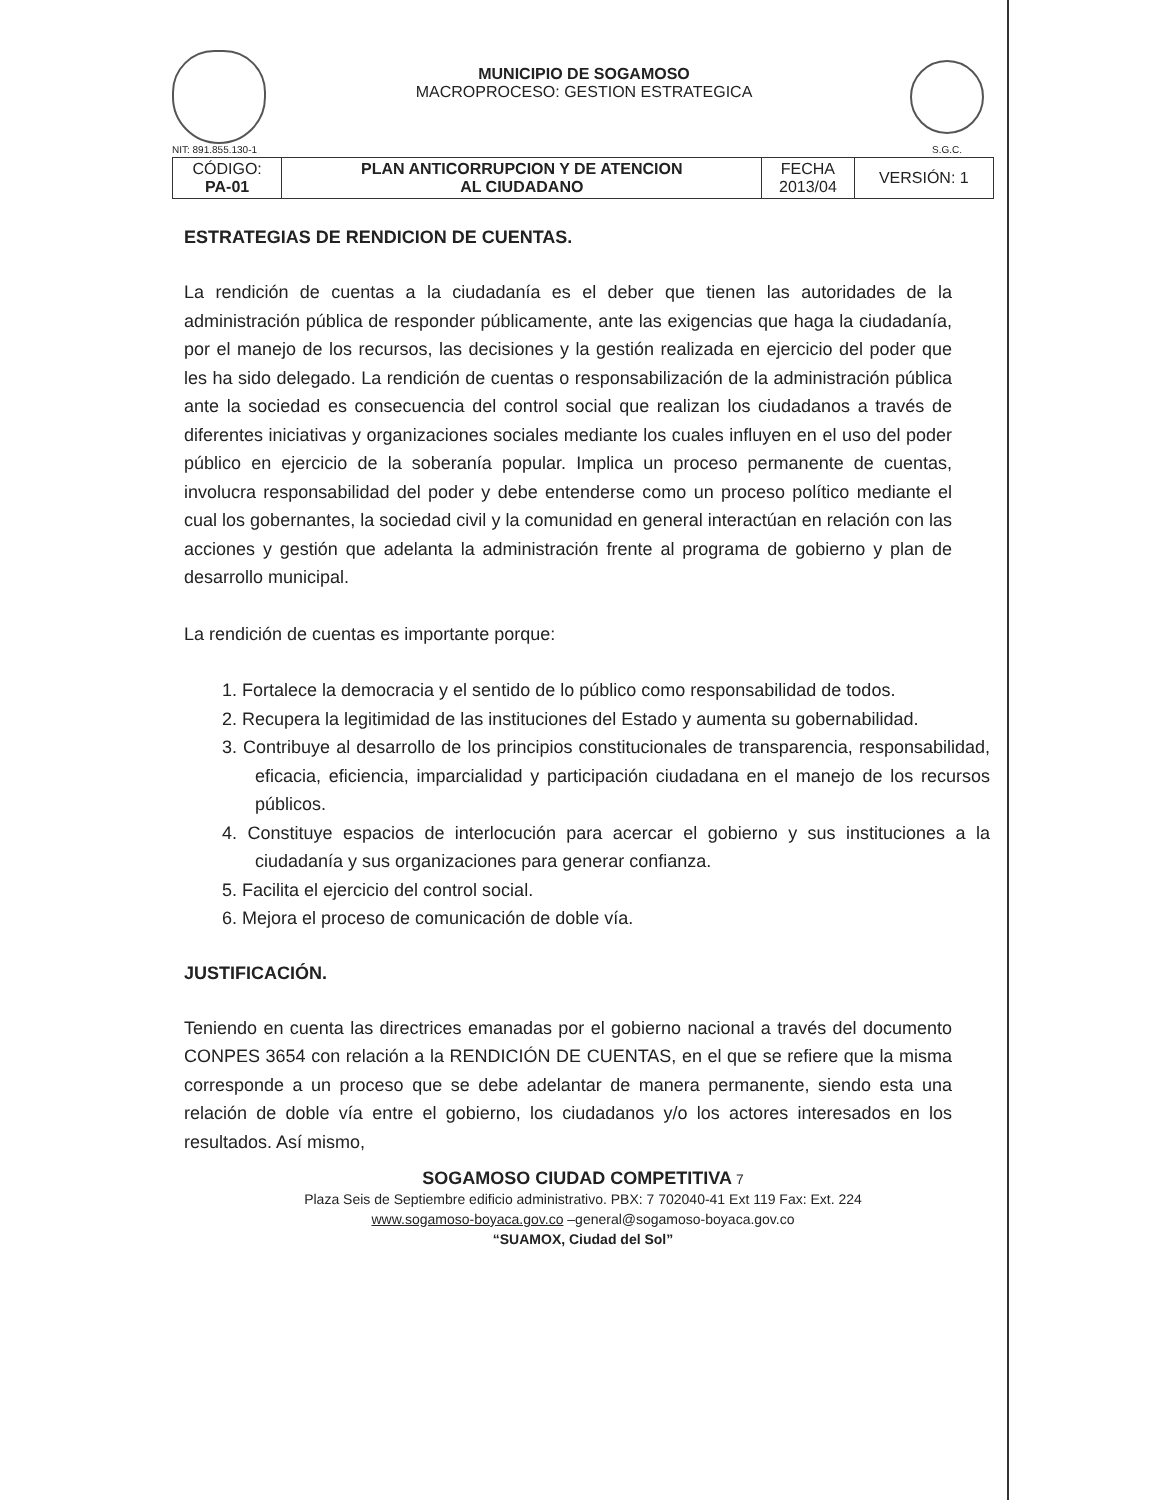NIT: 891.855.130-1
MUNICIPIO DE SOGAMOSO
MACROPROCESO: GESTION ESTRATEGICA
S.G.C.
| CÓDIGO: PA-01 | PLAN ANTICORRUPCION Y DE ATENCION AL CIUDADANO | FECHA 2013/04 | VERSIÓN: 1 |
ESTRATEGIAS DE RENDICION DE CUENTAS.
La rendición de cuentas a la ciudadanía es el deber que tienen las autoridades de la administración pública de responder públicamente, ante las exigencias que haga la ciudadanía, por el manejo de los recursos, las decisiones y la gestión realizada en ejercicio del poder que les ha sido delegado. La rendición de cuentas o responsabilización de la administración pública ante la sociedad es consecuencia del control social que realizan los ciudadanos a través de diferentes iniciativas y organizaciones sociales mediante los cuales influyen en el uso del poder público en ejercicio de la soberanía popular. Implica un proceso permanente de cuentas, involucra responsabilidad del poder y debe entenderse como un proceso político mediante el cual los gobernantes, la sociedad civil y la comunidad en general interactúan en relación con las acciones y gestión que adelanta la administración frente al programa de gobierno y plan de desarrollo municipal.
La rendición de cuentas es importante porque:
1. Fortalece la democracia y el sentido de lo público como responsabilidad de todos.
2. Recupera la legitimidad de las instituciones del Estado y aumenta su gobernabilidad.
3. Contribuye al desarrollo de los principios constitucionales de transparencia, responsabilidad, eficacia, eficiencia, imparcialidad y participación ciudadana en el manejo de los recursos públicos.
4. Constituye espacios de interlocución para acercar el gobierno y sus instituciones a la ciudadanía y sus organizaciones para generar confianza.
5. Facilita el ejercicio del control social.
6. Mejora el proceso de comunicación de doble vía.
JUSTIFICACIÓN.
Teniendo en cuenta las directrices emanadas por el gobierno nacional a través del documento CONPES 3654 con relación a la RENDICIÓN DE CUENTAS, en el que se refiere que la misma corresponde a un proceso que se debe adelantar de manera permanente, siendo esta una relación de doble vía entre el gobierno, los ciudadanos y/o los actores interesados en los resultados. Así mismo,
SOGAMOSO CIUDAD COMPETITIVA 7
Plaza Seis de Septiembre edificio administrativo. PBX: 7 702040-41 Ext 119 Fax: Ext. 224
www.sogamoso-boyaca.gov.co –general@sogamoso-boyaca.gov.co
“SUAMOX, Ciudad del Sol”